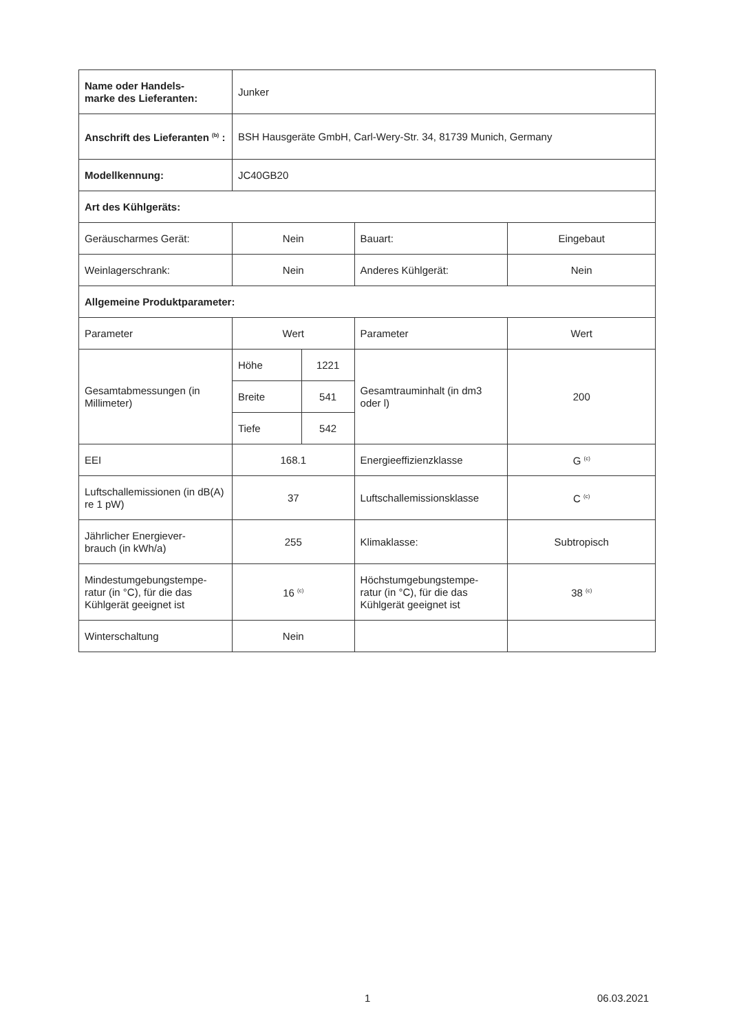| Name oder Handels- marke des Lieferanten: | Junker | | | |
| Anschrift des Lieferanten <sup>(b)</sup> : | BSH Hausgeräte GmbH, Carl-Wery-Str. 34, 81739 Munich, Germany | | | |
| Modellkennung: | JC40GB20 | | | |
| Art des Kühlgeräts: | | | | |
| Geräuscharmes Gerät: | Nein | | Bauart: | Eingebaut |
| Weinlagerschrank: | Nein | | Anderes Kühlgerät: | Nein |
| Allgemeine Produktparameter: | | | | |
| Parameter | Wert | | Parameter | Wert |
| Gesamtabmessungen (in Millimeter) | Höhe | 1221 | Gesamtrauminhalt (in dm3 oder l) | 200 |
| | Breite | 541 | | |
| | Tiefe | 542 | | |
| EEI | 168.1 | | Energieeffizienzklasse | G <sup>(c)</sup> |
| Luftschallemissionen (in dB(A) re 1 pW) | 37 | | Luftschallemissionsklasse | C <sup>(c)</sup> |
| Jährlicher Energiever- brauch (in kWh/a) | 255 | | Klimaklasse: | Subtropisch |
| Mindestumgebungstempe- ratur (in °C), für die das Kühlgerät geeignet ist | 16 <sup>(c)</sup> | | Höchstumgebungstempe- ratur (in °C), für die das Kühlgerät geeignet ist | 38 <sup>(c)</sup> |
| Winterschaltung | Nein | | | |
1 06.03.2021